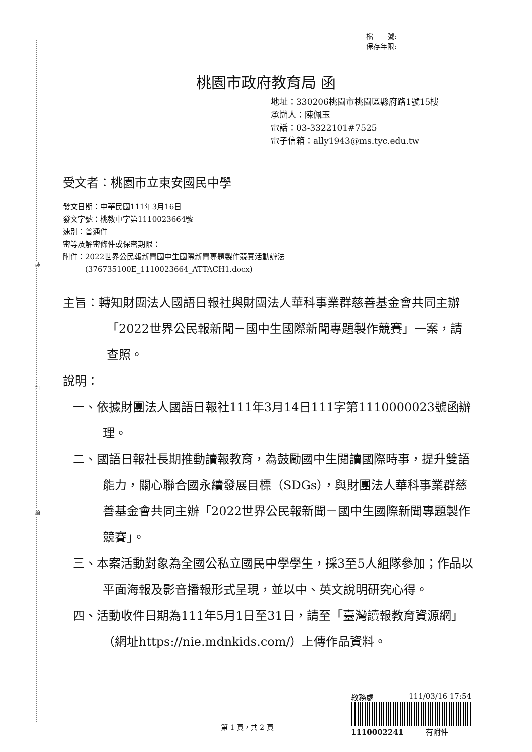裝
訂
線
檔　　號:
保存年限:
桃園市政府教育局 函
地址：330206桃園市桃園區縣府路1號15樓
承辦人：陳佩玉
電話：03-3322101#7525
電子信箱：ally1943@ms.tyc.edu.tw
受文者：桃園市立東安國民中學
發文日期：中華民國111年3月16日
發文字號：桃教中字第1110023664號
速別：普通件
密等及解密條件或保密期限：
附件：2022世界公民報新聞國中生國際新聞專題製作競賽活動辦法
　　　(376735100E_1110023664_ATTACH1.docx)
主旨：轉知財團法人國語日報社與財團法人華科事業群慈善基金會共同主辦「2022世界公民報新聞－國中生國際新聞專題製作競賽」一案，請查照。
說明：
一、依據財團法人國語日報社111年3月14日111字第1110000023號函辦理。
二、國語日報社長期推動讀報教育，為鼓勵國中生閱讀國際時事，提升雙語能力，關心聯合國永續發展目標（SDGs），與財團法人華科事業群慈善基金會共同主辦「2022世界公民報新聞－國中生國際新聞專題製作競賽」。
三、本案活動對象為全國公私立國民中學學生，採3至5人組隊參加；作品以平面海報及影音播報形式呈現，並以中、英文說明研究心得。
四、活動收件日期為111年5月1日至31日，請至「臺灣讀報教育資源網」（網址https://nie.mdnkids.com/）上傳作品資料。
教務處 111/03/16 17:54
1110002241 有附件
第 1 頁，共 2 頁